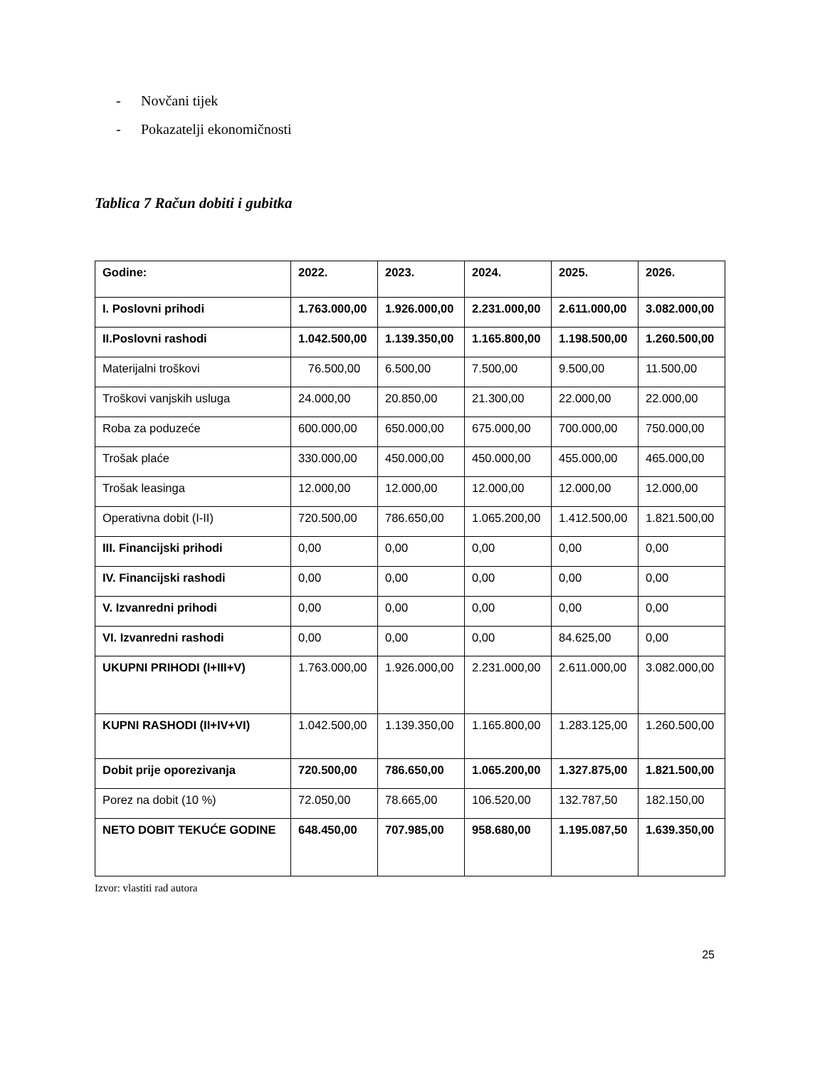- Novčani tijek
- Pokazatelji ekonomičnosti
Tablica 7 Račun dobiti i gubitka
| Godine: | 2022. | 2023. | 2024. | 2025. | 2026. |
| I. Poslovni prihodi | 1.763.000,00 | 1.926.000,00 | 2.231.000,00 | 2.611.000,00 | 3.082.000,00 |
| II.Poslovni rashodi | 1.042.500,00 | 1.139.350,00 | 1.165.800,00 | 1.198.500,00 | 1.260.500,00 |
| Materijalni troškovi | 76.500,00 | 6.500,00 | 7.500,00 | 9.500,00 | 11.500,00 |
| Troškovi vanjskih usluga | 24.000,00 | 20.850,00 | 21.300,00 | 22.000,00 | 22.000,00 |
| Roba za poduzeće | 600.000,00 | 650.000,00 | 675.000,00 | 700.000,00 | 750.000,00 |
| Trošak plaće | 330.000,00 | 450.000,00 | 450.000,00 | 455.000,00 | 465.000,00 |
| Trošak leasinga | 12.000,00 | 12.000,00 | 12.000,00 | 12.000,00 | 12.000,00 |
| Operativna dobit (I-II) | 720.500,00 | 786.650,00 | 1.065.200,00 | 1.412.500,00 | 1.821.500,00 |
| III. Financijski prihodi | 0,00 | 0,00 | 0,00 | 0,00 | 0,00 |
| IV. Financijski rashodi | 0,00 | 0,00 | 0,00 | 0,00 | 0,00 |
| V. Izvanredni prihodi | 0,00 | 0,00 | 0,00 | 0,00 | 0,00 |
| VI. Izvanredni rashodi | 0,00 | 0,00 | 0,00 | 84.625,00 | 0,00 |
| UKUPNI PRIHODI (I+III+V) | 1.763.000,00 | 1.926.000,00 | 2.231.000,00 | 2.611.000,00 | 3.082.000,00 |
| KUPNI RASHODI (II+IV+VI) | 1.042.500,00 | 1.139.350,00 | 1.165.800,00 | 1.283.125,00 | 1.260.500,00 |
| Dobit prije oporezivanja | 720.500,00 | 786.650,00 | 1.065.200,00 | 1.327.875,00 | 1.821.500,00 |
| Porez na dobit (10 %) | 72.050,00 | 78.665,00 | 106.520,00 | 132.787,50 | 182.150,00 |
| NETO DOBIT TEKUĆE GODINE | 648.450,00 | 707.985,00 | 958.680,00 | 1.195.087,50 | 1.639.350,00 |
Izvor: vlastiti rad autora
25